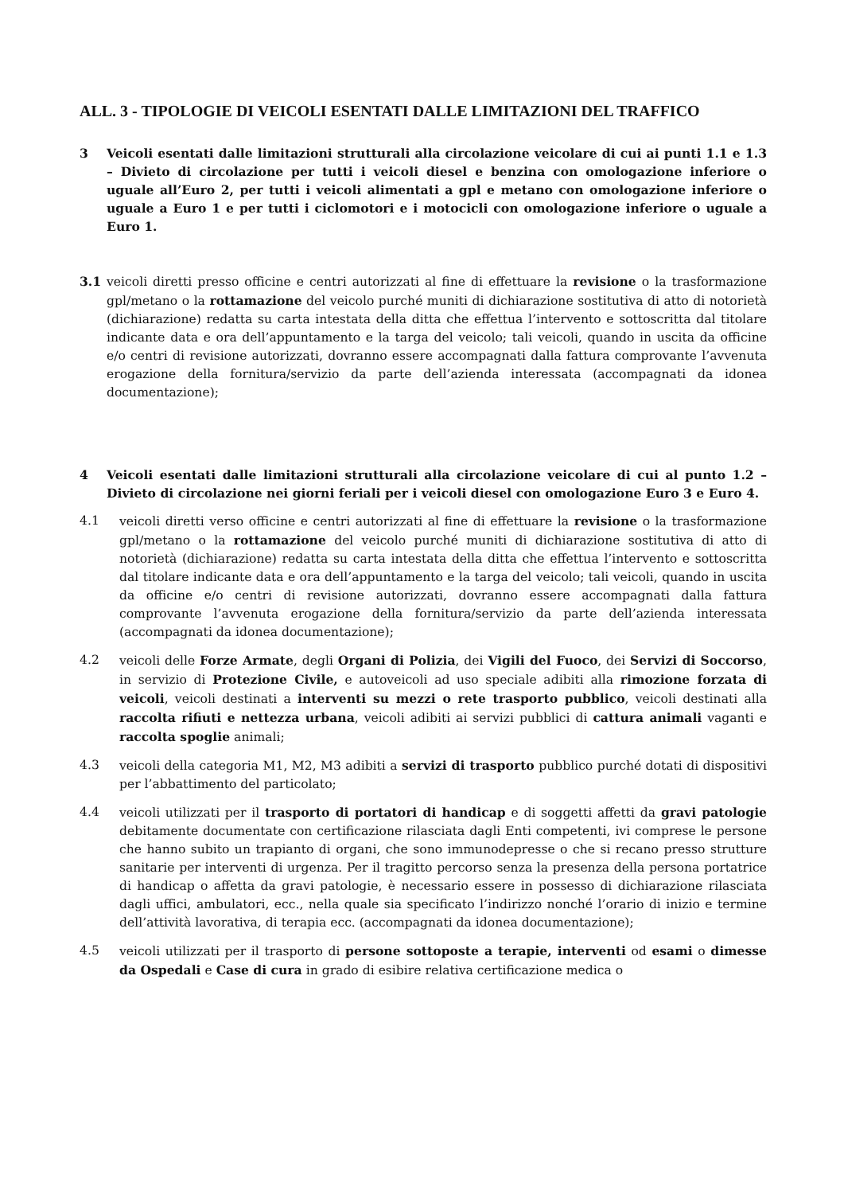ALL. 3 - TIPOLOGIE DI VEICOLI ESENTATI DALLE LIMITAZIONI DEL TRAFFICO
3 Veicoli esentati dalle limitazioni strutturali alla circolazione veicolare di cui ai punti 1.1 e 1.3 – Divieto di circolazione per tutti i veicoli diesel e benzina con omologazione inferiore o uguale all’Euro 2, per tutti i veicoli alimentati a gpl e metano con omologazione inferiore o uguale a Euro 1 e per tutti i ciclomotori e i motocicli con omologazione inferiore o uguale a Euro 1.
3.1 veicoli diretti presso officine e centri autorizzati al fine di effettuare la revisione o la trasformazione gpl/metano o la rottamazione del veicolo purché muniti di dichiarazione sostitutiva di atto di notorietà (dichiarazione) redatta su carta intestata della ditta che effettua l’intervento e sottoscritta dal titolare indicante data e ora dell’appuntamento e la targa del veicolo; tali veicoli, quando in uscita da officine e/o centri di revisione autorizzati, dovranno essere accompagnati dalla fattura comprovante l’avvenuta erogazione della fornitura/servizio da parte dell’azienda interessata (accompagnati da idonea documentazione);
4 Veicoli esentati dalle limitazioni strutturali alla circolazione veicolare di cui al punto 1.2 – Divieto di circolazione nei giorni feriali per i veicoli diesel con omologazione Euro 3 e Euro 4.
4.1 veicoli diretti verso officine e centri autorizzati al fine di effettuare la revisione o la trasformazione gpl/metano o la rottamazione del veicolo purché muniti di dichiarazione sostitutiva di atto di notorietà (dichiarazione) redatta su carta intestata della ditta che effettua l’intervento e sottoscritta dal titolare indicante data e ora dell’appuntamento e la targa del veicolo; tali veicoli, quando in uscita da officine e/o centri di revisione autorizzati, dovranno essere accompagnati dalla fattura comprovante l’avvenuta erogazione della fornitura/servizio da parte dell’azienda interessata (accompagnati da idonea documentazione);
4.2 veicoli delle Forze Armate, degli Organi di Polizia, dei Vigili del Fuoco, dei Servizi di Soccorso, in servizio di Protezione Civile, e autoveicoli ad uso speciale adibiti alla rimozione forzata di veicoli, veicoli destinati a interventi su mezzi o rete trasporto pubblico, veicoli destinati alla raccolta rifiuti e nettezza urbana, veicoli adibiti ai servizi pubblici di cattura animali vaganti e raccolta spoglie animali;
4.3 veicoli della categoria M1, M2, M3 adibiti a servizi di trasporto pubblico purché dotati di dispositivi per l’abbattimento del particolato;
4.4 veicoli utilizzati per il trasporto di portatori di handicap e di soggetti affetti da gravi patologie debitamente documentate con certificazione rilasciata dagli Enti competenti, ivi comprese le persone che hanno subito un trapianto di organi, che sono immunodepresse o che si recano presso strutture sanitarie per interventi di urgenza. Per il tragitto percorso senza la presenza della persona portatrice di handicap o affetta da gravi patologie, è necessario essere in possesso di dichiarazione rilasciata dagli uffici, ambulatori, ecc., nella quale sia specificato l’indirizzo nonché l’orario di inizio e termine dell’attività lavorativa, di terapia ecc. (accompagnati da idonea documentazione);
4.5 veicoli utilizzati per il trasporto di persone sottoposte a terapie, interventi od esami o dimesse da Ospedali e Case di cura in grado di esibire relativa certificazione medica o